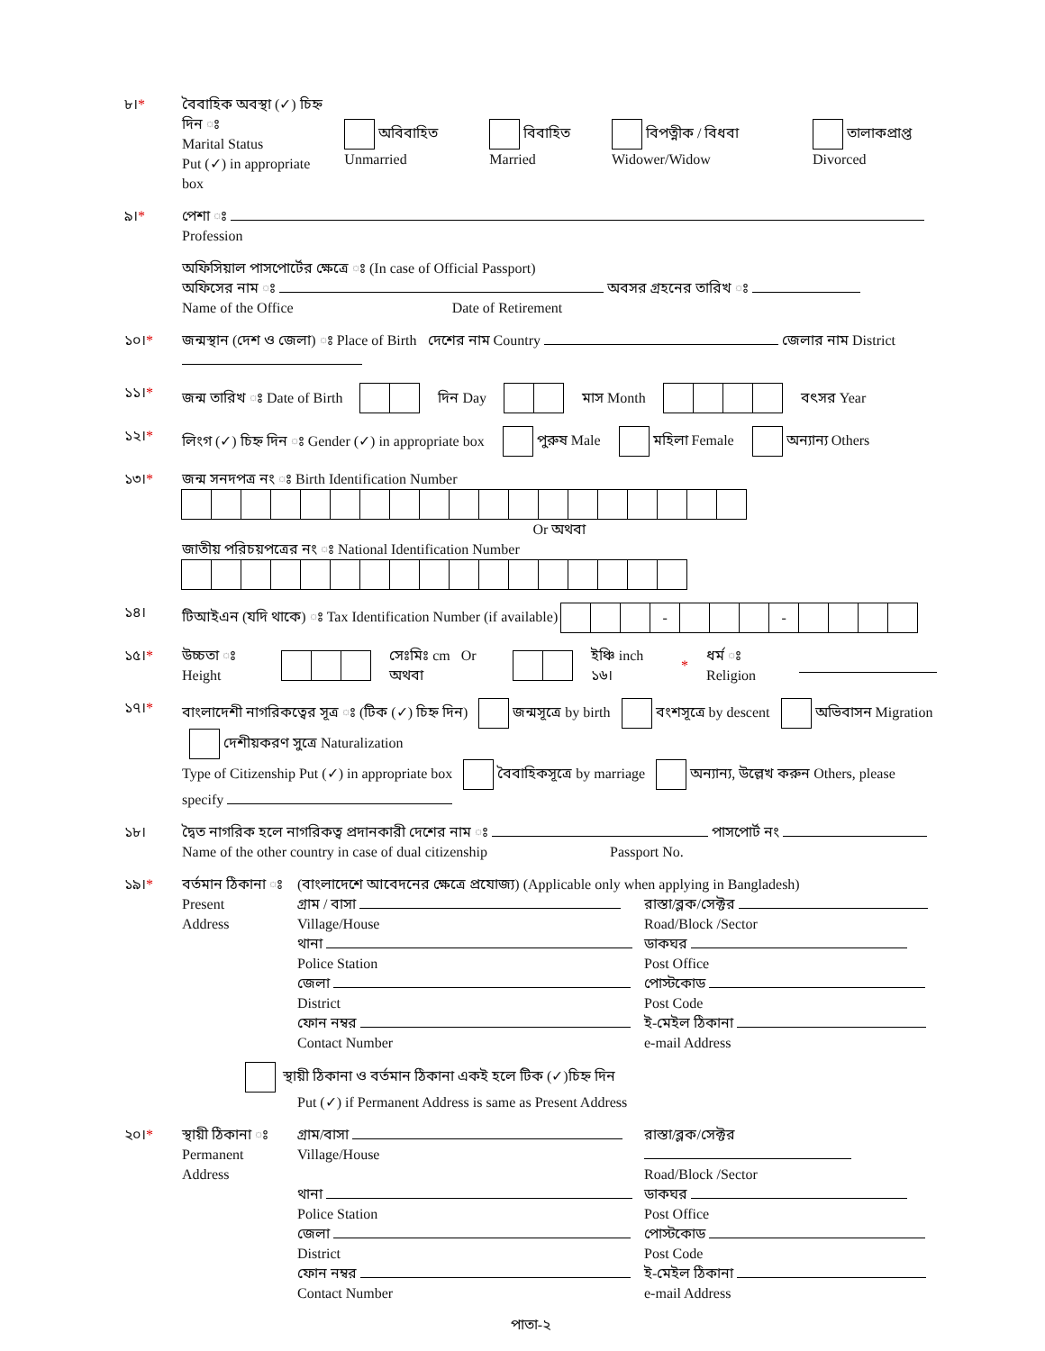৮।* বৈবাহিক অবস্থা (✓) চিহ্ন দিন ঃ
Marital Status
Put (✓) in appropriate box
অবিবাহিত Unmarried বিবাহিত Married বিপত্নীক / বিধবা Widower/Widow তালাকপ্রাপ্ত Divorced
৯।* পেশা ঃ
Profession
অফিসিয়াল পাসপোর্টের ক্ষেত্রে ঃ (In case of Official Passport)
অফিসের নাম ঃ অবসর গ্রহনের তারিখ ঃ
Name of the Office Date of Retirement
১০।* জন্মস্থান (দেশ ও জেলা) ঃ Place of Birth দেশের নাম Country জেলার নাম District
১১।* জন্ম তারিখ ঃ Date of Birth দিন Day মাস Month বৎসর Year
১২।* লিংগ (✓) চিহ্ন দিন ঃ Gender (✓) in appropriate box পুরুষ Male মহিলা Female অন্যান্য Others
১৩।* জন্ম সনদপত্র নং ঃ Birth Identification Number
Or অথবা
জাতীয় পরিচয়পত্রের নং ঃ National Identification Number
১৪। টিআইএন (যদি থাকে) ঃ Tax Identification Number (if available) - -
১৫।* উচ্চতা ঃ Height সেঃমিঃ cm Or অথবা ইঞ্চি inch ১৬। * ধর্ম ঃ Religion
১৭।* বাংলাদেশী নাগরিকত্বের সূত্র ঃ (টিক (✓) চিহ্ন দিন) জন্মসূত্রে by birth বংশসূত্রে by descent অভিবাসন Migration দেশীয়করণ সুত্রে Naturalization
Type of Citizenship Put (✓) in appropriate box বৈবাহিকসূত্রে by marriage অন্যান্য, উল্লেখ করুন Others, please specify
১৮। দ্বৈত নাগরিক হলে নাগরিকত্ব প্রদানকারী দেশের নাম ঃ পাসপোর্ট নং
Name of the other country in case of dual citizenship Passport No.
১৯।* বর্তমান ঠিকানা ঃ
Present
Address
(বাংলাদেশে আবেদনের ক্ষেত্রে প্রযোজ্য) (Applicable only when applying in Bangladesh)
গ্রাম / বাসা
Village/House
রাস্তা/ব্লক/সেক্টর
Road/Block /Sector
থানা
Police Station
ডাকঘর
Post Office
জেলা
District
পোস্টকোড
Post Code
ফোন নম্বর
Contact Number
ই-মেইল ঠিকানা
e-mail Address
স্থায়ী ঠিকানা ও বর্তমান ঠিকানা একই হলে টিক (✓)চিহ্ন দিন
Put (✓) if Permanent Address is same as Present Address
২০।* স্থায়ী ঠিকানা ঃ
Permanent
Address
গ্রাম/বাসা
Village/House
রাস্তা/ব্লক/সেক্টর
Road/Block /Sector
থানা
Police Station
ডাকঘর
Post Office
জেলা
District
পোস্টকোড
Post Code
ফোন নম্বর
Contact Number
ই-মেইল ঠিকানা
e-mail Address
পাতা-২